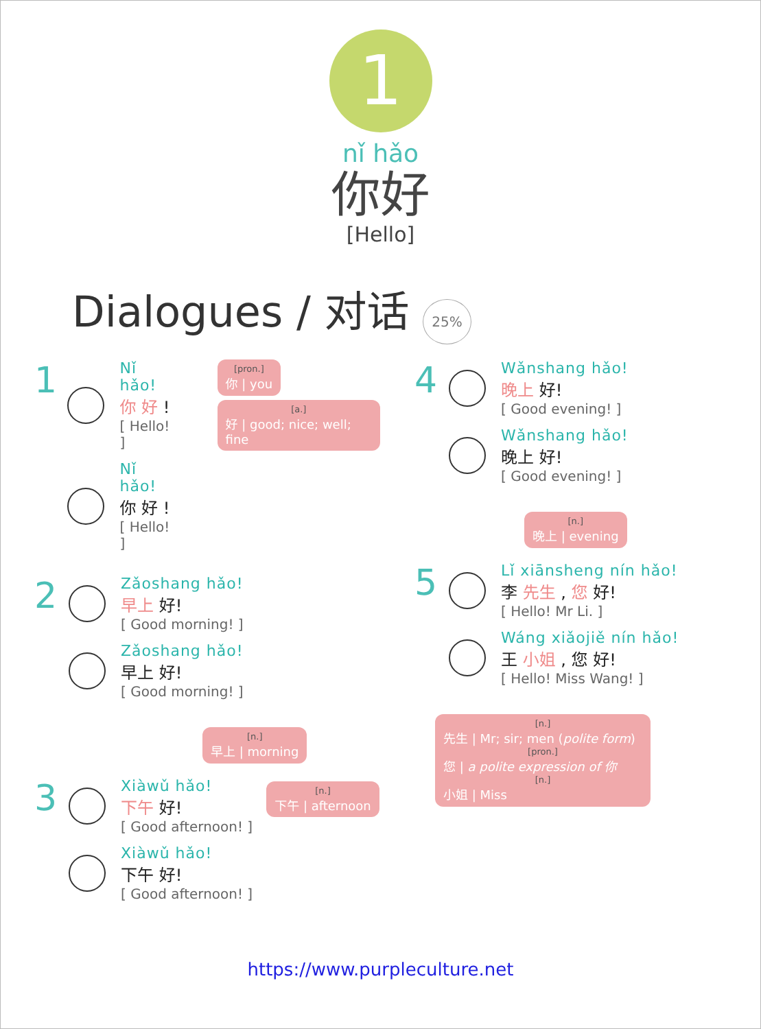1
nǐ hǎo
你好
[Hello]
Dialogues / 对话 25%
1
Nǐ hǎo!
你 好 !
[ Hello! ]
Nǐ hǎo!
你 好 !
[ Hello! ]
[pron.] 你 | you
[a.] 好 | good; nice; well; fine
2
Zǎoshang hǎo!
早上 好!
[ Good morning! ]
Zǎoshang hǎo!
早上 好!
[ Good morning! ]
[n.] 早上 | morning
3
Xiàwǔ hǎo!
下午 好!
[ Good afternoon! ]
Xiàwǔ hǎo!
下午 好!
[ Good afternoon! ]
[n.] 下午 | afternoon
4
Wǎnshang hǎo!
晚上 好!
[ Good evening! ]
Wǎnshang hǎo!
晚上 好!
[ Good evening! ]
[n.] 晚上 | evening
5
Lǐ xiānsheng nín hǎo!
李 先生 , 您 好!
[ Hello! Mr Li. ]
Wáng xiǎojiě nín hǎo!
王 小姐 , 您 好!
[ Hello! Miss Wang! ]
[n.] 先生 | Mr; sir; men (polite form) [pron.] 您 | a polite expression of 你 [n.] 小姐 | Miss
https://www.purpleculture.net